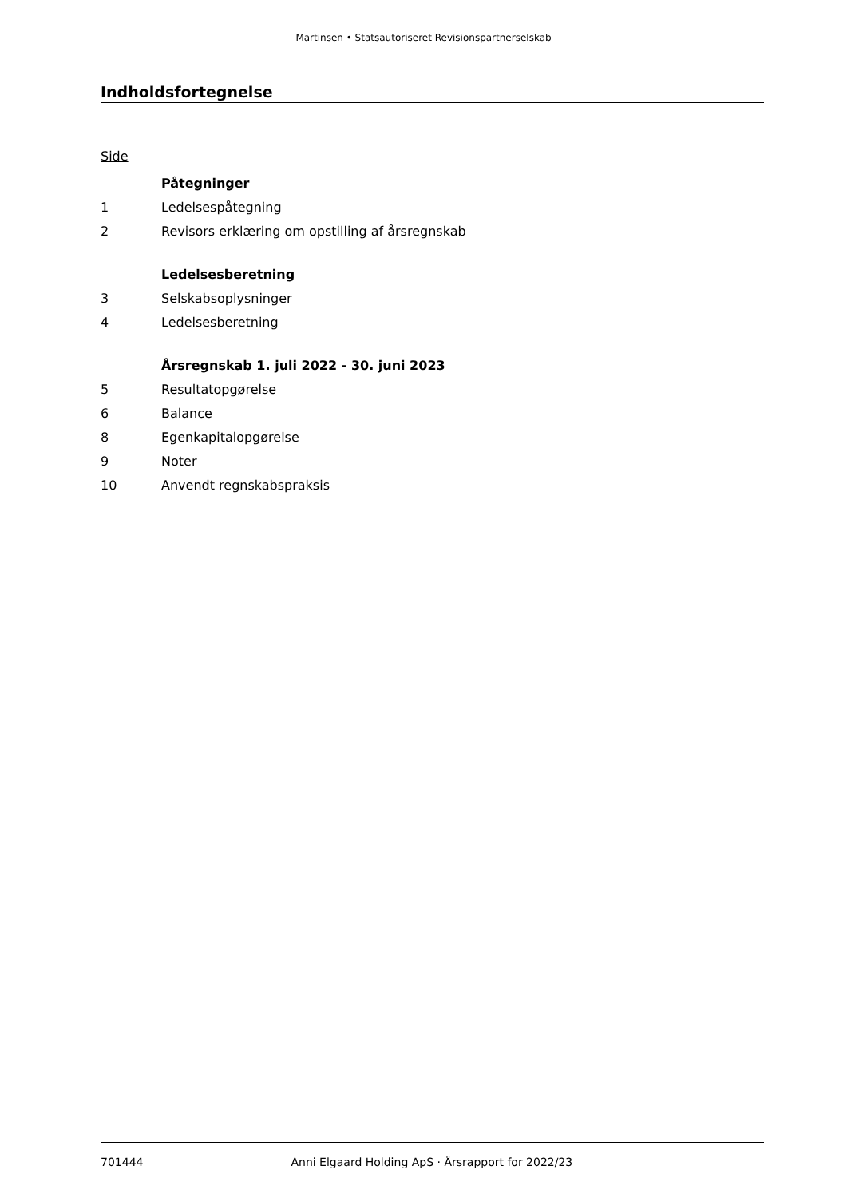Martinsen • Statsautoriseret Revisionspartnerselskab
Indholdsfortegnelse
Side
Påtegninger
1 Ledelsespåtegning
2 Revisors erklæring om opstilling af årsregnskab
Ledelsesberetning
3 Selskabsoplysninger
4 Ledelsesberetning
Årsregnskab 1. juli 2022 - 30. juni 2023
5 Resultatopgørelse
6 Balance
8 Egenkapitalopgørelse
9 Noter
10 Anvendt regnskabspraksis
701444 Anni Elgaard Holding ApS · Årsrapport for 2022/23